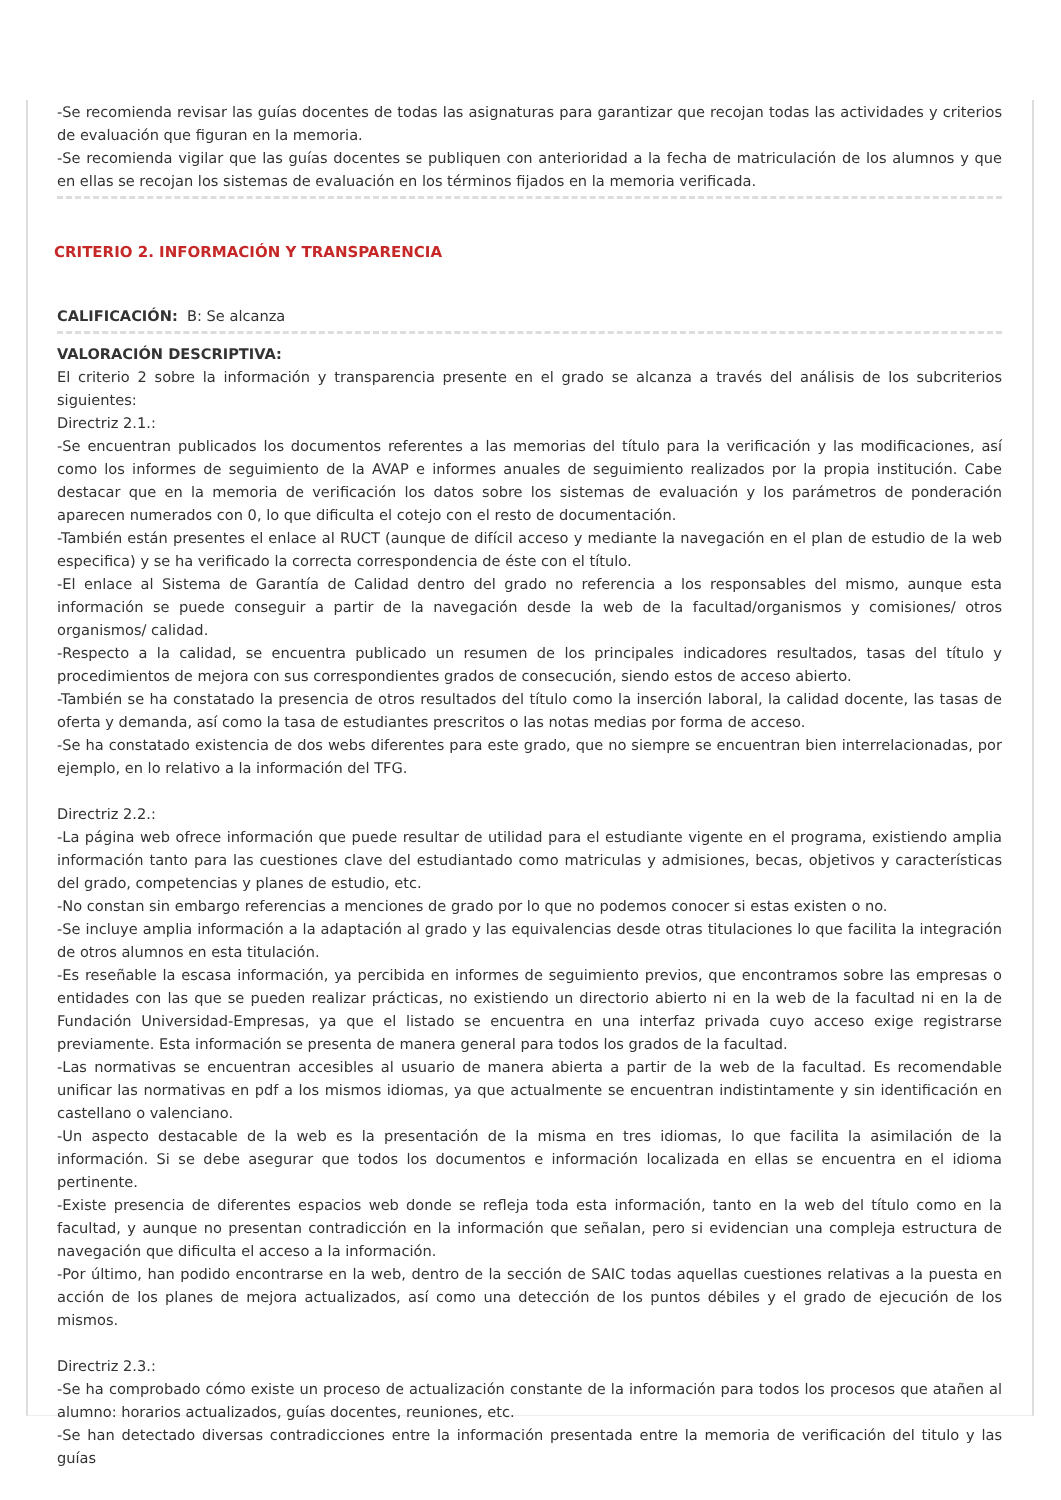-Se recomienda revisar las guías docentes de todas las asignaturas para garantizar que recojan todas las actividades y criterios de evaluación que figuran en la memoria.
-Se recomienda vigilar que las guías docentes se publiquen con anterioridad a la fecha de matriculación de los alumnos y que en ellas se recojan los sistemas de evaluación en los términos fijados en la memoria verificada.
CRITERIO 2. INFORMACIÓN Y TRANSPARENCIA
CALIFICACIÓN: B: Se alcanza
VALORACIÓN DESCRIPTIVA:
El criterio 2 sobre la información y transparencia presente en el grado se alcanza a través del análisis de los subcriterios siguientes:
Directriz 2.1.:
-Se encuentran publicados los documentos referentes a las memorias del título para la verificación y las modificaciones, así como los informes de seguimiento de la AVAP e informes anuales de seguimiento realizados por la propia institución. Cabe destacar que en la memoria de verificación los datos sobre los sistemas de evaluación y los parámetros de ponderación aparecen numerados con 0, lo que dificulta el cotejo con el resto de documentación.
-También están presentes el enlace al RUCT (aunque de difícil acceso y mediante la navegación en el plan de estudio de la web especifica) y se ha verificado la correcta correspondencia de éste con el título.
-El enlace al Sistema de Garantía de Calidad dentro del grado no referencia a los responsables del mismo, aunque esta información se puede conseguir a partir de la navegación desde la web de la facultad/organismos y comisiones/ otros organismos/ calidad.
-Respecto a la calidad, se encuentra publicado un resumen de los principales indicadores resultados, tasas del título y procedimientos de mejora con sus correspondientes grados de consecución, siendo estos de acceso abierto.
-También se ha constatado la presencia de otros resultados del título como la inserción laboral, la calidad docente, las tasas de oferta y demanda, así como la tasa de estudiantes prescritos o las notas medias por forma de acceso.
-Se ha constatado existencia de dos webs diferentes para este grado, que no siempre se encuentran bien interrelacionadas, por ejemplo, en lo relativo a la información del TFG.
Directriz 2.2.:
-La página web ofrece información que puede resultar de utilidad para el estudiante vigente en el programa, existiendo amplia información tanto para las cuestiones clave del estudiantado como matriculas y admisiones, becas, objetivos y características del grado, competencias y planes de estudio, etc.
-No constan sin embargo referencias a menciones de grado por lo que no podemos conocer si estas existen o no.
-Se incluye amplia información a la adaptación al grado y las equivalencias desde otras titulaciones lo que facilita la integración de otros alumnos en esta titulación.
-Es reseñable la escasa información, ya percibida en informes de seguimiento previos, que encontramos sobre las empresas o entidades con las que se pueden realizar prácticas, no existiendo un directorio abierto ni en la web de la facultad ni en la de Fundación Universidad-Empresas, ya que el listado se encuentra en una interfaz privada cuyo acceso exige registrarse previamente. Esta información se presenta de manera general para todos los grados de la facultad.
-Las normativas se encuentran accesibles al usuario de manera abierta a partir de la web de la facultad. Es recomendable unificar las normativas en pdf a los mismos idiomas, ya que actualmente se encuentran indistintamente y sin identificación en castellano o valenciano.
-Un aspecto destacable de la web es la presentación de la misma en tres idiomas, lo que facilita la asimilación de la información. Si se debe asegurar que todos los documentos e información localizada en ellas se encuentra en el idioma pertinente.
-Existe presencia de diferentes espacios web donde se refleja toda esta información, tanto en la web del título como en la facultad, y aunque no presentan contradicción en la información que señalan, pero si evidencian una compleja estructura de navegación que dificulta el acceso a la información.
-Por último, han podido encontrarse en la web, dentro de la sección de SAIC todas aquellas cuestiones relativas a la puesta en acción de los planes de mejora actualizados, así como una detección de los puntos débiles y el grado de ejecución de los mismos.
Directriz 2.3.:
-Se ha comprobado cómo existe un proceso de actualización constante de la información para todos los procesos que atañen al alumno: horarios actualizados, guías docentes, reuniones, etc.
-Se han detectado diversas contradicciones entre la información presentada entre la memoria de verificación del titulo y las guías